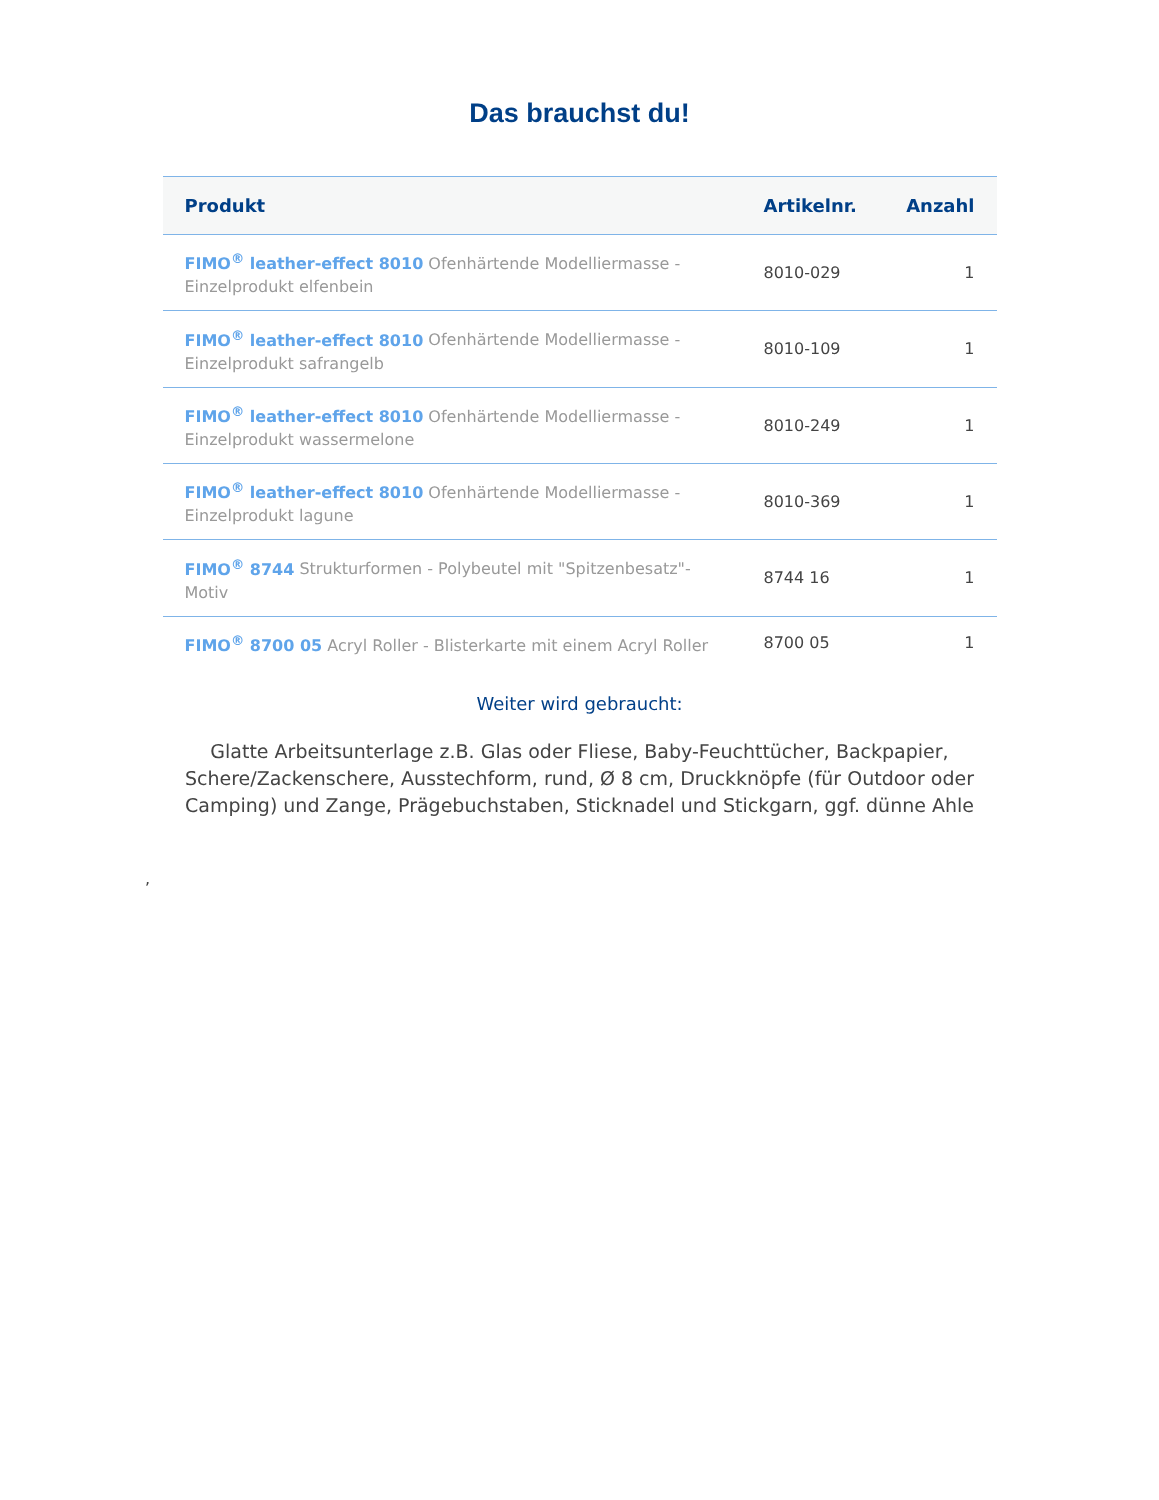Das brauchst du!
| Produkt | Artikelnr. | Anzahl |
| --- | --- | --- |
| FIMO<sup>®</sup> leather-effect 8010 Ofenhärtende Modelliermasse - Einzelprodukt elfenbein | 8010-029 | 1 |
| FIMO<sup>®</sup> leather-effect 8010 Ofenhärtende Modelliermasse - Einzelprodukt safrangelb | 8010-109 | 1 |
| FIMO<sup>®</sup> leather-effect 8010 Ofenhärtende Modelliermasse - Einzelprodukt wassermelone | 8010-249 | 1 |
| FIMO<sup>®</sup> leather-effect 8010 Ofenhärtende Modelliermasse - Einzelprodukt lagune | 8010-369 | 1 |
| FIMO<sup>®</sup> 8744 Strukturformen - Polybeutel mit "Spitzenbesatz"-Motiv | 8744 16 | 1 |
| FIMO<sup>®</sup> 8700 05 Acryl Roller - Blisterkarte mit einem Acryl Roller | 8700 05 | 1 |
Weiter wird gebraucht:
Glatte Arbeitsunterlage z.B. Glas oder Fliese, Baby-Feuchttücher, Backpapier, Schere/Zackenschere, Ausstechform, rund, Ø 8 cm, Druckknöpfe (für Outdoor oder Camping) und Zange, Prägebuchstaben, Sticknadel und Stickgarn, ggf. dünne Ahle
,